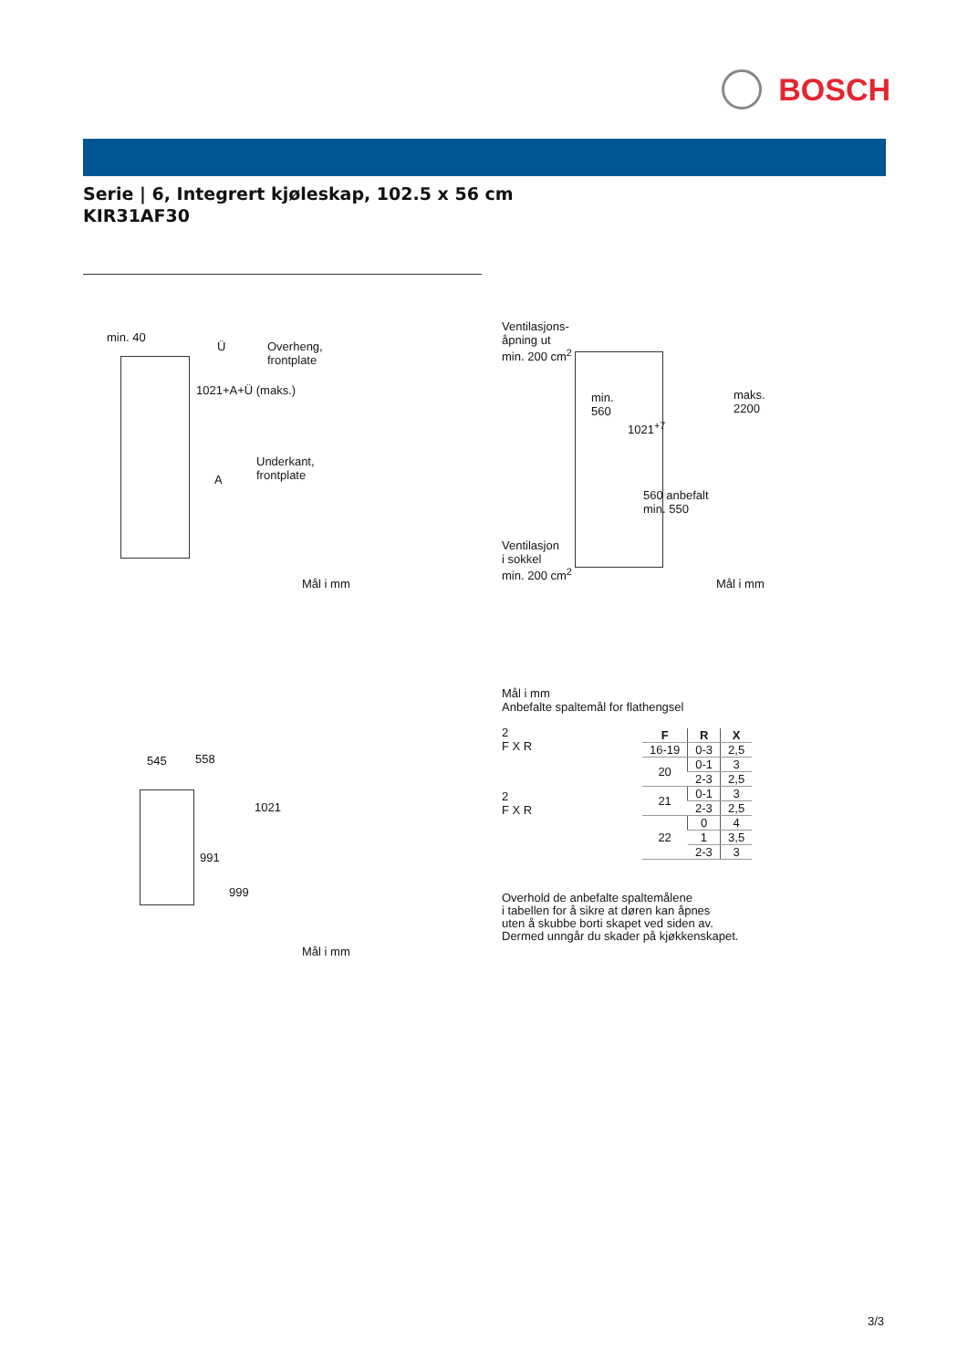BOSCH
Serie | 6, Integrert kjøleskap, 102.5 x 56 cm
KIR31AF30
min. 40
Ü
Overheng,
frontplate
1021+A+Ü (maks.)
Underkant,
frontplate
A
Mål i mm
Ventilasjons-
åpning ut
min. 200 cm<sup>2</sup>
min.
560
1021<sup>+7</sup>
maks.
2200
560 anbefalt
min. 550
Ventilasjon
i sokkel
min. 200 cm<sup>2</sup>
Mål i mm
545 558
1021
991
999
Mål i mm
Mål i mm
Anbefalte spaltemål for flathengsel
2
F X R
2
F X R
| F | R | X |
| --- | --- | --- |
| 16-19 | 0-3 | 2,5 |
| 20 | 0-1 | 3 |
| | 2-3 | 2,5 |
| 21 | 0-1 | 3 |
| | 2-3 | 2,5 |
| 22 | 0 | 4 |
| | 1 | 3,5 |
| | 2-3 | 3 |
Overhold de anbefalte spaltemålene
i tabellen for å sikre at døren kan åpnes
uten å skubbe borti skapet ved siden av.
Dermed unngår du skader på kjøkkenskapet.
3/3